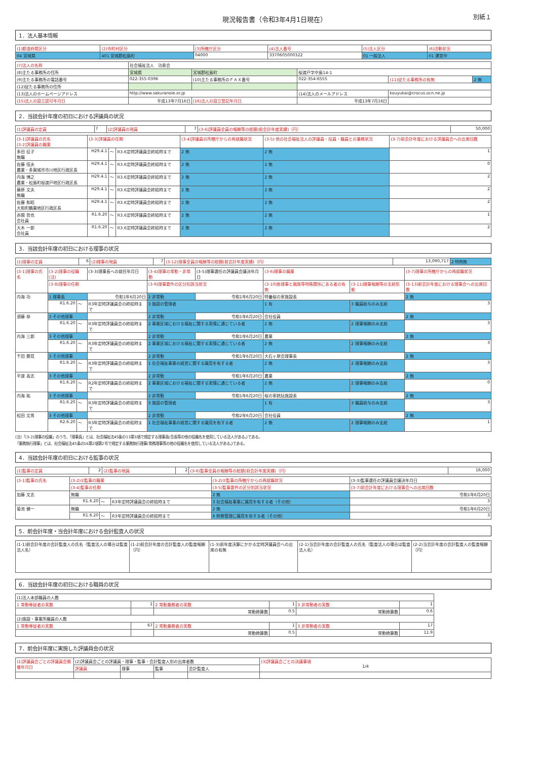現況報告書（令和3年4月1日現在）
別紙１
1．法人基本情報
| (1)都道府県区分 | (2)市町村区分 | (3)所轄庁区分 | (4)法人番号 | (5)法人区分 | (6)活動状況 |
| --- | --- | --- | --- | --- | --- |
| 04 宮城県 | 401 宮城郡松島町 | 04000 | 3370605000322 | 01 一般法人 | 01 運営中 |
| (7)法人の名称 | 社会福祉法人 功寿会 | | | | |
| (8)主たる事務所の住所 | 宮城県 | 宮城郡松島町 | 桜渡戸字中島14-1 | | |
| (9)主たる事務所の電話番号 | 022-355-0396 | (10)主たる事務所のＦＡＸ番号 | 022-354-6555 | (11)従たる事務所の有無 | 2 無 |
| (12)従たる事務所の住所 | | | | | |
| (13)法人のホームページアドレス | http://www.sakuranoie.or.jp | | (14)法人のメールアドレス | kouyukai@crocus.ocn.ne.jp | |
| (15)法人の設立認可年月日 | 平成13年7月16日 | (16)法人の設立登記年月日 | 平成13年7月16日 | | |
2．当該会計年度の初日における評議員の状況
| (1)評議員の定員 | 7 | (2)評議員の現員 | 7 | (3-6)評議員全員の報酬等の総額(前会計年度実績)（円） | 50,000 |
| (3-1)評議員の氏名 (3-2)評議員の職業 | (3-3)評議員の任期 | | | (3-4)評議員の所轄庁からの再就職状況 | (3-5) 他の社会福祉法人の評議員・役員・職員との兼務状況 | (3-7)前会計年度における評議員会への出席回数 |
| --- | --- | --- | --- | --- | --- | --- |
| 多田 征子 無職 | H29.4.1 | ～ | R3.6定時評議員会終結時まで | 2 無 | 2 無 | 1 |
| 佐藤 信夫 農業・多賀城市市川地区行政区長 | H29.4.1 | ～ | R3.6定時評議員会終結時まで | 2 無 | 2 無 | 0 |
| 内海 博之 農業・松島町桜渡戸地区行政区長 | H29.4.1 | ～ | R3.6定時評議員会終結時まで | 2 無 | 2 無 | 2 |
| 藤原 文夫 無職 | H29.4.1 | ～ | R3.6定時評議員会終結時まで | 2 無 | 2 無 | 2 |
| 佐藤 和昭 大和町鶴巣地区行政区長 | H29.4.1 | ～ | R3.6定時評議員会終結時まで | 2 無 | 2 無 | 2 |
| 赤間 哲也 会社員 | R1.6.20 | ～ | R3.6定時評議員会終結時まで | 2 無 | 2 無 | 1 |
| 大木 一郎 会社員 | R1.6.20 | ～ | R3.6定時評議員会終結時まで | 2 無 | 2 無 | 2 |
3．当該会計年度の初日における理事の状況
| (1)理事の定員 | 6 | (2)理事の現員 | 7 | (3-12)理事全員の報酬等の総額(前会計年度実績)（円） | 13,090,717 | 2 特例無 |
| (3-1)理事の氏名 | (3-2)理事の役職(注) | | | (3-3)理事長への就任年月日 | (3-4)理事の常勤・非常勤 | (3-5)理事選任の評議員会議決年月日 | (3-6)理事の職業 | | (3-7)理事の所轄庁からの再就職状況 |
| --- | --- | --- | --- | --- | --- | --- | --- | --- | --- |
| | (3-8)理事の任期 | | | | (3-9)理事要件の区分別該当状況 | | (3-10)各理事と親族等特殊関係にある者の有無 | (3-11)理事報酬等の支給形態 | (3-13)前会計年度における理事会への出席回数 |
| 内海 功 | 1 理事長 | | | 令和1年6月20日 | 2 非常勤 | 令和1年6月20日 | 特養桜の家施設長 | | 2 無 |
| | R1.6.20 | ～ | R3年定時評議員会の終結時まで | | 3 施設の管理者 | | 1 有 | 3 職員給与のみ支給 | 3 |
| 須藤 恭 | 3 その他理事 | | | | 2 非常勤 | 令和1年6月20日 | 会社役員 | | 2 無 |
| | R1.6.20 | ～ | R3年定時評議員会の終結時まで | | 2 事業区域における福祉に関する実情に通じている者 | | 2 無 | 2 理事報酬のみ支給 | 3 |
| 内海 三郎 | 3 その他理事 | | | | 2 非常勤 | 令和1年6月20日 | 農業 | | 2 無 |
| | R1.6.20 | ～ | R3年定時評議員会の終結時まで | | 2 事業区域における福祉に関する実情に通じている者 | | 2 無 | 2 理事報酬のみ支給 | 3 |
| 千田 勝見 | 3 その他理事 | | | | 2 非常勤 | 令和1年6月20日 | 大石ヶ原会理事長 | | 2 無 |
| | R1.6.20 | ～ | R3年定時評議員会の終結時まで | | 1 社会福祉事業の経営に関する識見を有する者 | | 2 無 | 2 理事報酬のみ支給 | 3 |
| 平渡 高志 | 3 その他理事 | | | | 2 非常勤 | 令和1年6月20日 | 農業 | | 2 無 |
| | R1.6.20 | ～ | R2年定時評議員会の終結時まで | | 2 事業区域における福祉に関する実情に通じている者 | | 2 無 | 2 理事報酬のみ支給 | 0 |
| 内海 祐 | 3 その他理事 | | | | 2 非常勤 | 令和1年6月20日 | 桜の家統括施設長 | | 2 無 |
| | R1.6.20 | ～ | R3年定時評議員会の終結時まで | | 3 施設の管理者 | | 1 有 | 3 職員給与のみ支給 | 3 |
| 松田 文男 | 3 その他理事 | | | | 2 非常勤 | 令和2年6月20日 | 会社役員 | | 2 無 |
| | R2.6.20 | ～ | R3年定時評議員会の終結時まで | | 1 社会福祉事業の経営に関する識見を有する者 | | 2 無 | 2 理事報酬のみ支給 | 1 |
(注)「(3-2)理事の役職」のうち、「理事長」とは、社会福祉法45条の13第3項で規定する理事長(会長等の他の役職名を使用している法人がある。)である。
「業務執行理事」とは、社会福祉法45条の16第2項第2号で規定する業務執行理事(常務理事等の他の役職名を使用している法人がある。)である。
4．当該会計年度の初日における監事の状況
| (1)監事の定員 | 2 | (2)監事の現員 | 2 | (3-6)監事全員の報酬等の総額(前会計年度実績)（円） | 16,000 |
| (3-1)監事の氏名 | (3-2)①監事の職業 | | | (3-2)②監事の所轄庁からの再就職状況 | (3-3)監事選任の評議員会議決年月日 |
| --- | --- | --- | --- | --- | --- |
| | (3-4)監事の任期 | | | (3-5)監事要件の区分別該当状況 | (3-7)前会計年度における理事会への出席回数 |
| 加藤 文志 | 無職 | | | 2 無 | 令和1年6月20日 |
| | R1.6.20 | ～ | R3年定時評議員会の終結時まで | 3 社会福祉事業に識見を有する者（その他） | 3 |
| 菊池 健一 | 無職 | | | 2 無 | 令和1年6月20日 |
| | R1.6.20 | ～ | R3年定時評議員会の終結時まで | 6 財務管理に識見を有する者（その他） | 3 |
5．前会計年度・当会計年度における会計監査人の状況
| (1-1)前会計年度の会計監査人の氏名（監査法人の場合は監査法人名） | (1-2)前会計年度の会計監査人の監査報酬（円） | (1-3)前年度決算にかかる定時評議員会への出席の有無 | (2-1)当会計年度の会計監査人の氏名（監査法人の場合は監査法人名） | (2-2)当会計年度の会計監査人の監査報酬（円） |
| --- | --- | --- | --- | --- |
6．当該会計年度の初日における職員の状況
| (1)法人本部職員の人数 | | | | | |
| 1 常勤専従者の実数 | 1 | 2 常勤兼務者の実数 | 1 | 3 非常勤者の実数 | 1 |
| | | 常勤換算数 | 0.5 | 常勤換算数 | 0.6 |
| (2)施設・事業所職員の人数 | | | | | |
| 1 常勤専従者の実数 | 67 | 2 常勤兼務者の実数 | 1 | 3 非常勤者の実数 | 17 |
| | | 常勤換算数 | 0.5 | 常勤換算数 | 11.9 |
7．前会計年度に実施した評議員会の状況
| (1)評議員会ごとの評議員会開催年月日 | (2)評議員会ごとの評議員・理事・監事・会計監査人別の出席者数 | | | | (3)評議員会ごとの決議事項 1/4 |
| --- | --- | --- | --- | --- | --- |
| | 評議員 | 理事 | 監事 | 会計監査人 | |